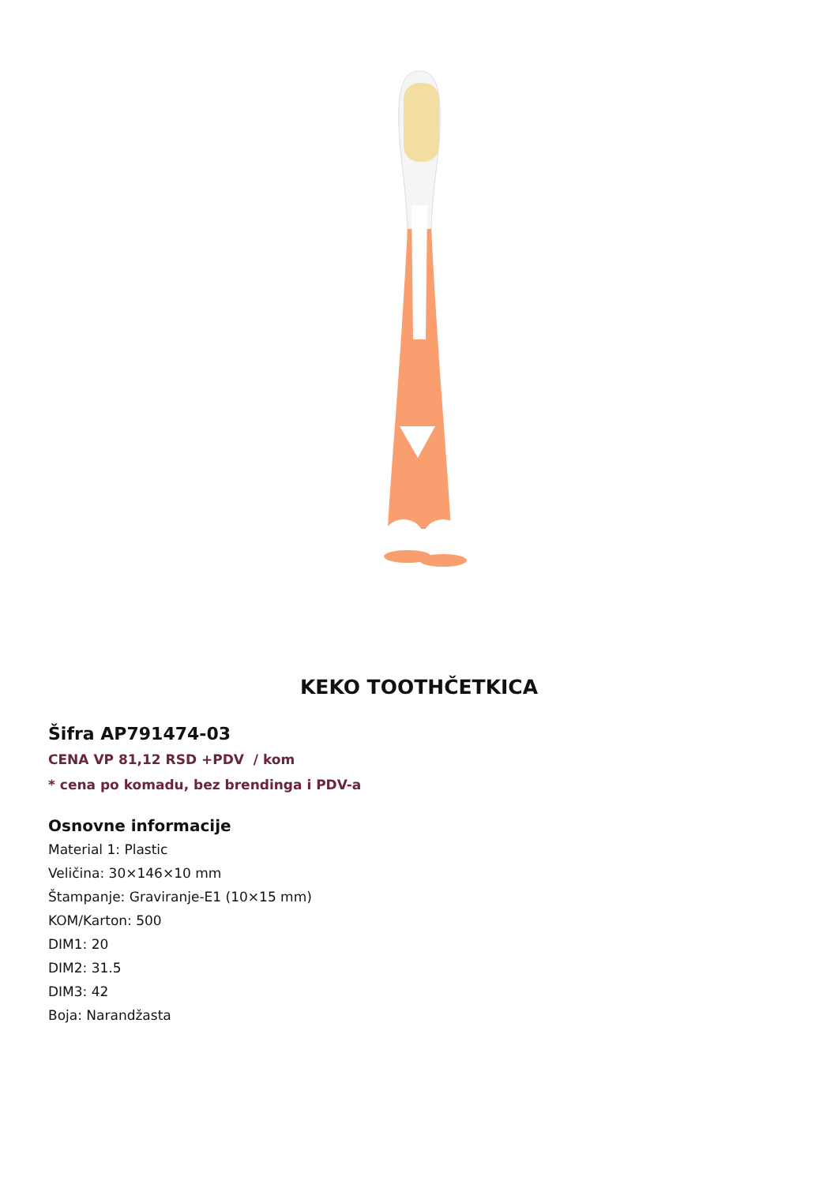KEKO TOOTHČETKICA
Šifra AP791474-03
CENA VP 81,12 RSD +PDV / kom
* cena po komadu, bez brendinga i PDV-a
Osnovne informacije
Material 1: Plastic
Veličina: 30×146×10 mm
Štampanje: Graviranje-E1 (10×15 mm)
KOM/Karton: 500
DIM1: 20
DIM2: 31.5
DIM3: 42
Boja: Narandžasta